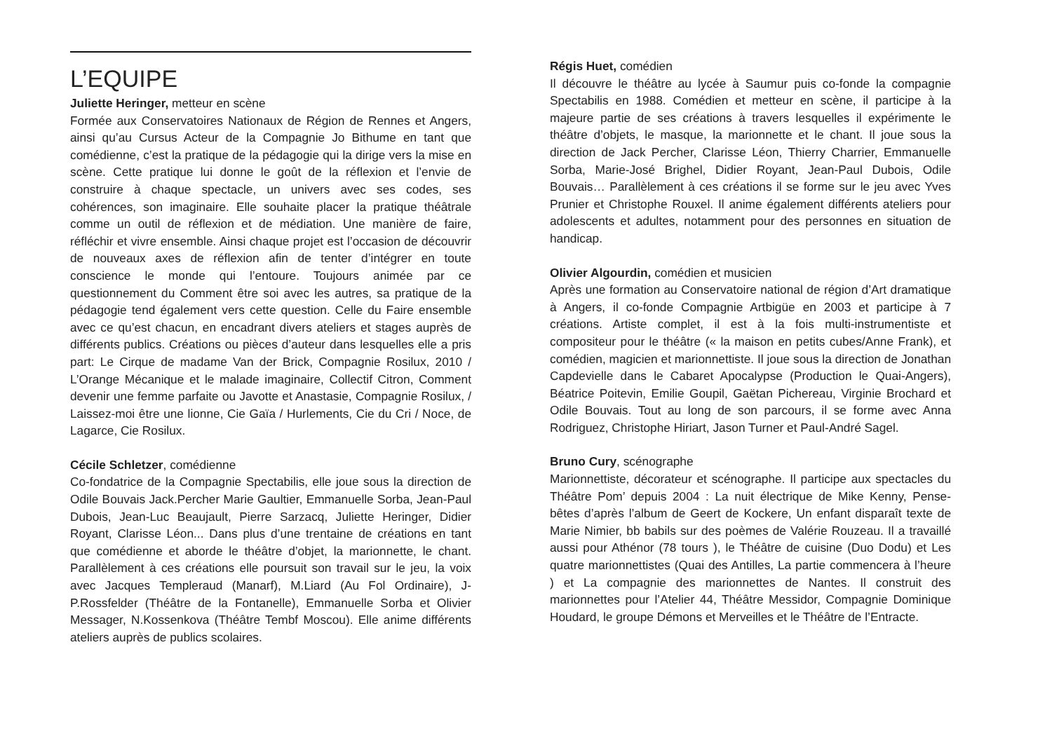L’EQUIPE
Juliette Heringer, metteur en scène
Formée aux Conservatoires Nationaux de Région de Rennes et Angers, ainsi qu’au Cursus Acteur de la Compagnie Jo Bithume en tant que comédienne, c’est la pratique de la pédagogie qui la dirige vers la mise en scène. Cette pratique lui donne le goût de la réflexion et l’envie de construire à chaque spectacle, un univers avec ses codes, ses cohérences, son imaginaire. Elle souhaite placer la pratique théâtrale comme un outil de réflexion et de médiation. Une manière de faire, réfléchir et vivre ensemble. Ainsi chaque projet est l’occasion de découvrir de nouveaux axes de réflexion afin de tenter d’intégrer en toute conscience le monde qui l’entoure. Toujours animée par ce questionnement du Comment être soi avec les autres, sa pratique de la pédagogie tend également vers cette question. Celle du Faire ensemble avec ce qu’est chacun, en encadrant divers ateliers et stages auprès de différents publics. Créations ou pièces d’auteur dans lesquelles elle a pris part: Le Cirque de madame Van der Brick, Compagnie Rosilux, 2010 / L’Orange Mécanique et le malade imaginaire, Collectif Citron, Comment devenir une femme parfaite ou Javotte et Anastasie, Compagnie Rosilux, / Laissez-moi être une lionne, Cie Gaïa / Hurlements, Cie du Cri / Noce, de Lagarce, Cie Rosilux.
Cécile Schletzer, comédienne
Co-fondatrice de la Compagnie Spectabilis, elle joue sous la direction de Odile Bouvais Jack.Percher Marie Gaultier, Emmanuelle Sorba, Jean-Paul Dubois, Jean-Luc Beaujault, Pierre Sarzacq, Juliette Heringer, Didier Royant, Clarisse Léon... Dans plus d’une trentaine de créations en tant que comédienne et aborde le théâtre d’objet, la marionnette, le chant. Parallèlement à ces créations elle poursuit son travail sur le jeu, la voix avec Jacques Templeraud (Manarf), M.Liard (Au Fol Ordinaire), J-P.Rossfelder (Théâtre de la Fontanelle), Emmanuelle Sorba et Olivier Messager, N.Kossenkova (Théâtre Tembf Moscou). Elle anime différents ateliers auprès de publics scolaires.
Régis Huet, comédien
Il découvre le théâtre au lycée à Saumur puis co-fonde la compagnie Spectabilis en 1988. Comédien et metteur en scène, il participe à la majeure partie de ses créations à travers lesquelles il expérimente le théâtre d’objets, le masque, la marionnette et le chant. Il joue sous la direction de Jack Percher, Clarisse Léon, Thierry Charrier, Emmanuelle Sorba, Marie-José Brighel, Didier Royant, Jean-Paul Dubois, Odile Bouvais… Parallèlement à ces créations il se forme sur le jeu avec Yves Prunier et Christophe Rouxel. Il anime également différents ateliers pour adolescents et adultes, notamment pour des personnes en situation de handicap.
Olivier Algourdin, comédien et musicien
Après une formation au Conservatoire national de région d’Art dramatique à Angers, il co-fonde Compagnie Artbigüe en 2003 et participe à 7 créations. Artiste complet, il est à la fois multi-instrumentiste et compositeur pour le théâtre (« la maison en petits cubes/Anne Frank), et comédien, magicien et marionnettiste. Il joue sous la direction de Jonathan Capdevielle dans le Cabaret Apocalypse (Production le Quai-Angers), Béatrice Poitevin, Emilie Goupil, Gaëtan Pichereau, Virginie Brochard et Odile Bouvais. Tout au long de son parcours, il se forme avec Anna Rodriguez, Christophe Hiriart, Jason Turner et Paul-André Sagel.
Bruno Cury, scénographe
Marionnettiste, décorateur et scénographe. Il participe aux spectacles du Théâtre Pom’ depuis 2004 : La nuit électrique de Mike Kenny, Pense-bêtes d’après l’album de Geert de Kockere, Un enfant disparaît texte de Marie Nimier, bb babils sur des poèmes de Valérie Rouzeau. Il a travaillé aussi pour Athénor (78 tours ), le Théâtre de cuisine (Duo Dodu) et Les quatre marionnettistes (Quai des Antilles, La partie commencera à l’heure ) et La compagnie des marionnettes de Nantes. Il construit des marionnettes pour l’Atelier 44, Théâtre Messidor, Compagnie Dominique Houdard, le groupe Démons et Merveilles et le Théâtre de l’Entracte.